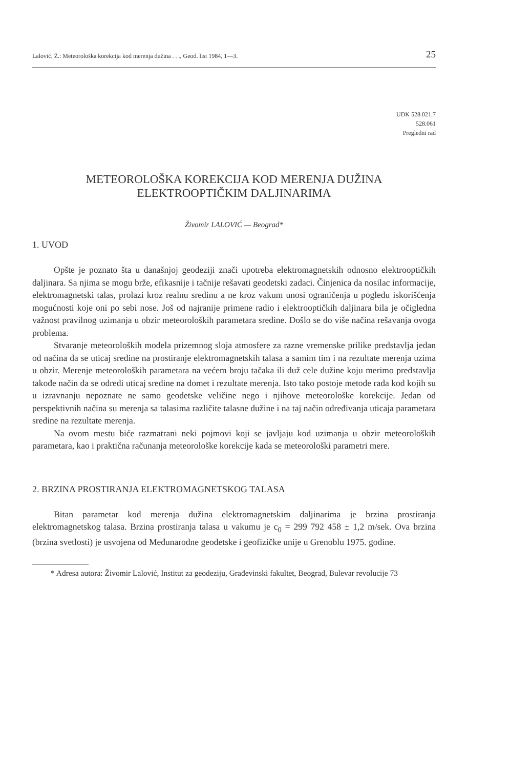Lalović, Ž.: Meteorološka korekcija kod merenja dužina . . ., Geod. list 1984, 1—3. 25
UDK 528.021.7
528.061
Pregledni rad
METEOROLOŠKA KOREKCIJA KOD MERENJA DUŽINA
ELEKTROOPTIČKIM DALJINARIMA
Živomir LALOVIĆ — Beograd*
1. UVOD
Opšte je poznato šta u današnjoj geodeziji znači upotreba elektromagnetskih odnosno elektrooptičkih daljinara. Sa njima se mogu brže, efikasnije i tačnije rešavati geodetski zadaci. Činjenica da nosilac informacije, elektromagnetski talas, prolazi kroz realnu sredinu a ne kroz vakum unosi ograničenja u pogledu iskorišćenja mogućnosti koje oni po sebi nose. Još od najranije primene radio i elektrooptičkih daljinara bila je očigledna važnost pravilnog uzimanja u obzir meteoroloških parametara sredine. Došlo se do više načina rešavanja ovoga problema.
Stvaranje meteoroloških modela prizemnog sloja atmosfere za razne vremenske prilike predstavlja jedan od načina da se uticaj sredine na prostiranje elektromagnetskih talasa a samim tim i na rezultate merenja uzima u obzir. Merenje meteoroloških parametara na većem broju tačaka ili duž cele dužine koju merimo predstavlja takođe način da se odredi uticaj sredine na domet i rezultate merenja. Isto tako postoje metode rada kod kojih su u izravnanju nepoznate ne samo geodetske veličine nego i njihove meteorološke korekcije. Jedan od perspektivnih načina su merenja sa talasima različite talasne dužine i na taj način određivanja uticaja parametara sredine na rezultate merenja.
Na ovom mestu biće razmatrani neki pojmovi koji se javljaju kod uzimanja u obzir meteoroloških parametara, kao i praktična računanja meteorološke korekcije kada se meteorološki parametri mere.
2. BRZINA PROSTIRANJA ELEKTROMAGNETSKOG TALASA
Bitan parametar kod merenja dužina elektromagnetskim daljinarima je brzina prostiranja elektromagnetskog talasa. Brzina prostiranja talasa u vakumu je c<sub>0</sub> = 299 792 458 ± 1,2 m/sek. Ova brzina (brzina svetlosti) je usvojena od Međunarodne geodetske i geofizičke unije u Grenoblu 1975. godine.
* Adresa autora: Živomir Lalović, Institut za geodeziju, Građevinski fakultet, Beograd, Bulevar revolucije 73